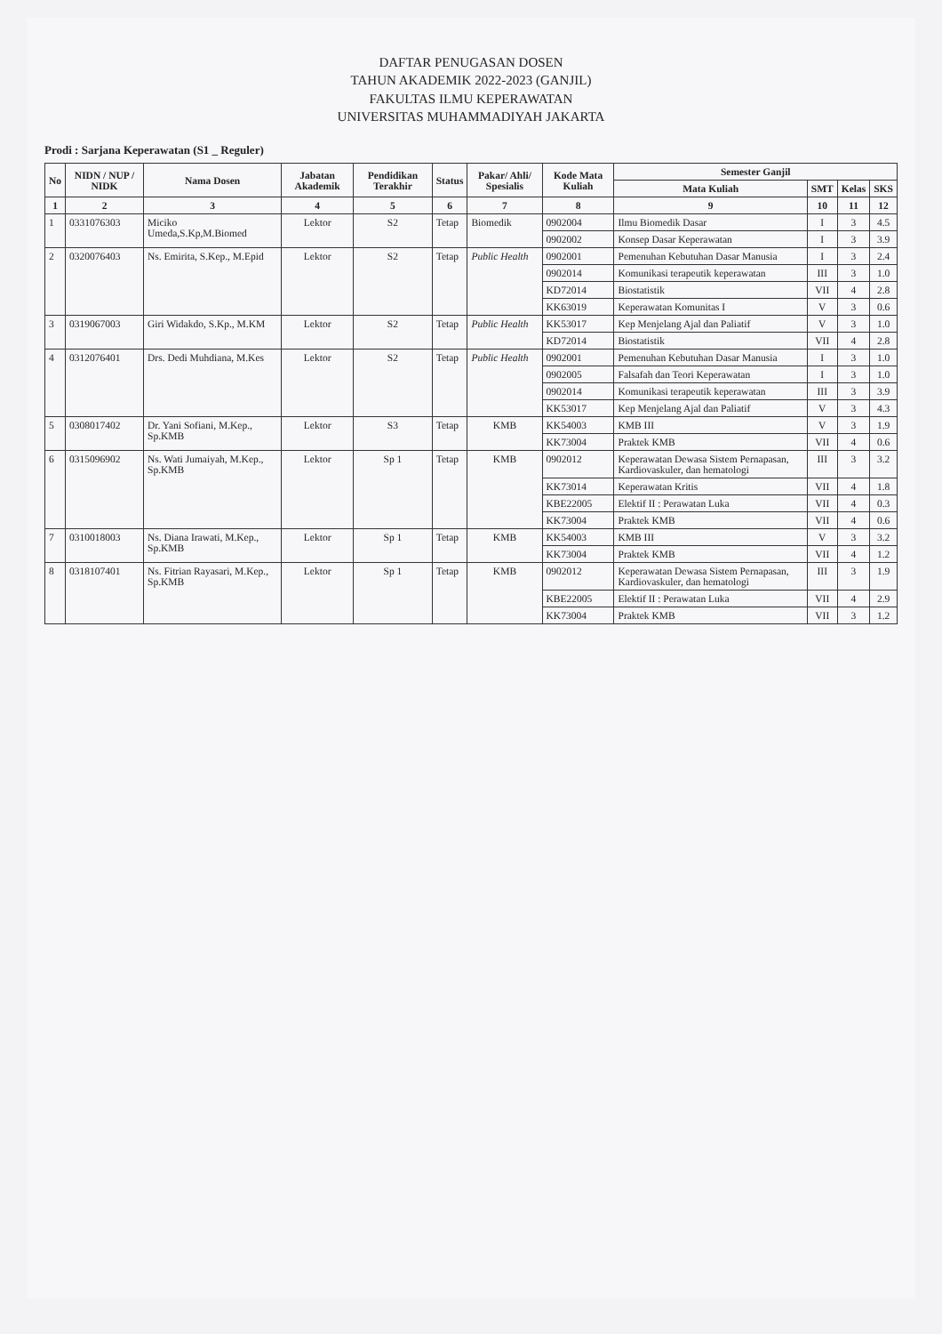DAFTAR PENUGASAN DOSEN
TAHUN AKADEMIK 2022-2023 (GANJIL)
FAKULTAS ILMU KEPERAWATAN
UNIVERSITAS MUHAMMADIYAH JAKARTA
Prodi : Sarjana Keperawatan (S1 _ Reguler)
| No | NIDN / NUP / NIDK | Nama Dosen | Jabatan Akademik | Pendidikan Terakhir | Status | Pakar/ Ahli/ Spesialis | Kode Mata Kuliah | Semester Ganjil | | | |
| --- | --- | --- | --- | --- | --- | --- | --- | --- | --- | --- | --- |
| | | | | | | | | Mata Kuliah | SMT | Kelas | SKS |
| 1 | 2 | 3 | 4 | 5 | 6 | 7 | 8 | 9 | 10 | 11 | 12 |
| 1 | 0331076303 | Miciko Umeda,S.Kp,M.Biomed | Lektor | S2 | Tetap | Biomedik | 0902004 | Ilmu Biomedik Dasar | I | 3 | 4.5 |
| | | | | | | | 0902002 | Konsep Dasar Keperawatan | I | 3 | 3.9 |
| 2 | 0320076403 | Ns. Emirita, S.Kep., M.Epid | Lektor | S2 | Tetap | Public Health | 0902001 | Pemenuhan Kebutuhan Dasar Manusia | I | 3 | 2.4 |
| | | | | | | | 0902014 | Komunikasi terapeutik keperawatan | III | 3 | 1.0 |
| | | | | | | | KD72014 | Biostatistik | VII | 4 | 2.8 |
| | | | | | | | KK63019 | Keperawatan Komunitas I | V | 3 | 0.6 |
| 3 | 0319067003 | Giri Widakdo, S.Kp., M.KM | Lektor | S2 | Tetap | Public Health | KK53017 | Kep Menjelang Ajal dan Paliatif | V | 3 | 1.0 |
| | | | | | | | KD72014 | Biostatistik | VII | 4 | 2.8 |
| 4 | 0312076401 | Drs. Dedi Muhdiana, M.Kes | Lektor | S2 | Tetap | Public Health | 0902001 | Pemenuhan Kebutuhan Dasar Manusia | I | 3 | 1.0 |
| | | | | | | | 0902005 | Falsafah dan Teori Keperawatan | I | 3 | 1.0 |
| | | | | | | | 0902014 | Komunikasi terapeutik keperawatan | III | 3 | 3.9 |
| | | | | | | | KK53017 | Kep Menjelang Ajal dan Paliatif | V | 3 | 4.3 |
| 5 | 0308017402 | Dr. Yani Sofiani, M.Kep., Sp.KMB | Lektor | S3 | Tetap | KMB | KK54003 | KMB III | V | 3 | 1.9 |
| | | | | | | | KK73004 | Praktek KMB | VII | 4 | 0.6 |
| 6 | 0315096902 | Ns. Wati Jumaiyah, M.Kep., Sp.KMB | Lektor | Sp 1 | Tetap | KMB | 0902012 | Keperawatan Dewasa Sistem Pernapasan, Kardiovaskuler, dan hematologi | III | 3 | 3.2 |
| | | | | | | | KK73014 | Keperawatan Kritis | VII | 4 | 1.8 |
| | | | | | | | KBE22005 | Elektif II : Perawatan Luka | VII | 4 | 0.3 |
| | | | | | | | KK73004 | Praktek KMB | VII | 4 | 0.6 |
| 7 | 0310018003 | Ns. Diana Irawati, M.Kep., Sp.KMB | Lektor | Sp 1 | Tetap | KMB | KK54003 | KMB III | V | 3 | 3.2 |
| | | | | | | | KK73004 | Praktek KMB | VII | 4 | 1.2 |
| 8 | 0318107401 | Ns. Fitrian Rayasari, M.Kep., Sp.KMB | Lektor | Sp 1 | Tetap | KMB | 0902012 | Keperawatan Dewasa Sistem Pernapasan, Kardiovaskuler, dan hematologi | III | 3 | 1.9 |
| | | | | | | | KBE22005 | Elektif II : Perawatan Luka | VII | 4 | 2.9 |
| | | | | | | | KK73004 | Praktek KMB | VII | 3 | 1.2 |